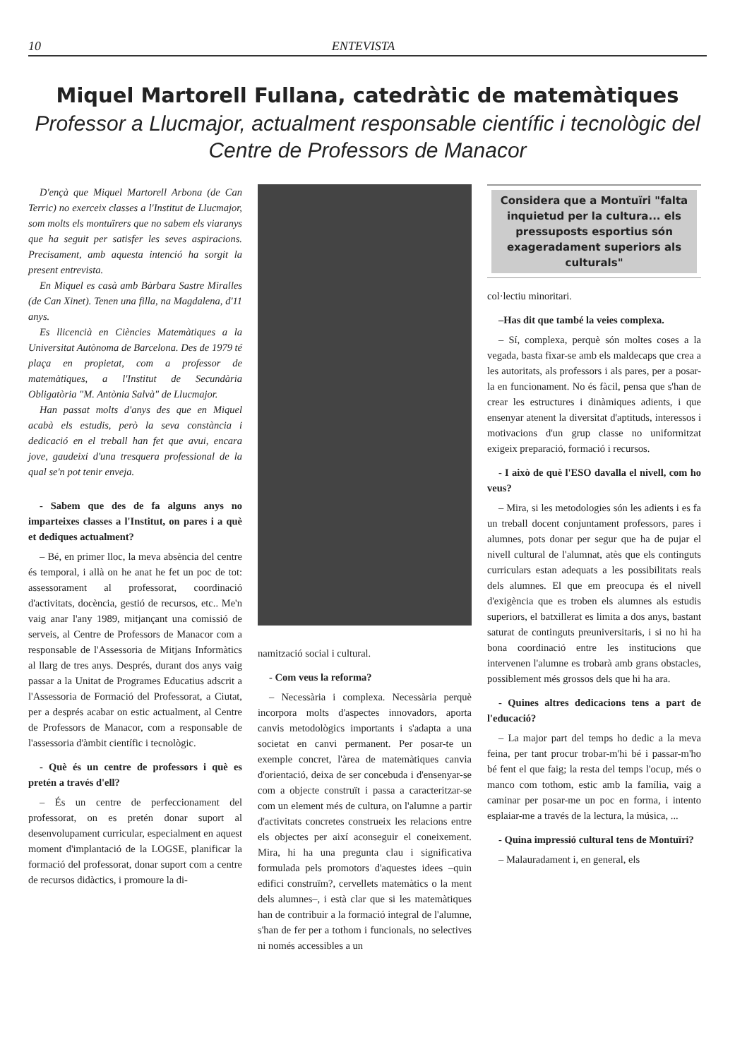10 ENTEVISTA
Miquel Martorell Fullana, catedràtic de matemàtiques
Professor a Llucmajor, actualment responsable científic i tecnològic del Centre de Professors de Manacor
D'ençà que Miquel Martorell Arbona (de Can Terric) no exerceix classes a l'Institut de Llucmajor, som molts els montuïrers que no sabem els viaranys que ha seguit per satisfer les seves aspiracions. Precisament, amb aquesta intenció ha sorgit la present entrevista.
En Miquel es casà amb Bàrbara Sastre Miralles (de Can Xinet). Tenen una filla, na Magdalena, d'11 anys.
Es llicencià en Ciències Matemàtiques a la Universitat Autònoma de Barcelona. Des de 1979 té plaça en propietat, com a professor de matemàtiques, a l'Institut de Secundària Obligatòria "M. Antònia Salvà" de Llucmajor.
Han passat molts d'anys des que en Miquel acabà els estudis, però la seva constància i dedicació en el treball han fet que avui, encara jove, gaudeixi d'una tresquera professional de la qual se'n pot tenir enveja.
- Sabem que des de fa alguns anys no imparteixes classes a l'Institut, on pares i a què et dediques actualment?
– Bé, en primer lloc, la meva absència del centre és temporal, i allà on he anat he fet un poc de tot: assessorament al professorat, coordinació d'activitats, docència, gestió de recursos, etc.. Me'n vaig anar l'any 1989, mitjançant una comissió de serveis, al Centre de Professors de Manacor com a responsable de l'Assessoria de Mitjans Informàtics al llarg de tres anys. Després, durant dos anys vaig passar a la Unitat de Programes Educatius adscrit a l'Assessoria de Formació del Professorat, a Ciutat, per a després acabar on estic actualment, al Centre de Professors de Manacor, com a responsable de l'assessoria d'àmbit científic i tecnològic.
- Què és un centre de professors i què es pretén a través d'ell?
– És un centre de perfeccionament del professorat, on es pretén donar suport al desenvolupament curricular, especialment en aquest moment d'implantació de la LOGSE, planificar la formació del professorat, donar suport com a centre de recursos didàctics, i promoure la di-
namització social i cultural.
- Com veus la reforma?
– Necessària i complexa. Necessària perquè incorpora molts d'aspectes innovadors, aporta canvis metodològics importants i s'adapta a una societat en canvi permanent. Per posar-te un exemple concret, l'àrea de matemàtiques canvia d'orientació, deixa de ser concebuda i d'ensenyar-se com a objecte construït i passa a caracteritzar-se com un element més de cultura, on l'alumne a partir d'activitats concretes construeix les relacions entre els objectes per així aconseguir el coneixement. Mira, hi ha una pregunta clau i significativa formulada pels promotors d'aquestes idees –quin edifici construïm?, cervellets matemàtics o la ment dels alumnes–, i està clar que si les matemàtiques han de contribuir a la formació integral de l'alumne, s'han de fer per a tothom i funcionals, no selectives ni només accessibles a un
Considera que a Montuïri "falta inquietud per la cultura... els pressuposts esportius són exageradament superiors als culturals"
col·lectiu minoritari.
–Has dit que també la veies complexa.
– Sí, complexa, perquè són moltes coses a la vegada, basta fixar-se amb els maldecaps que crea a les autoritats, als professors i als pares, per a posar-la en funcionament. No és fàcil, pensa que s'han de crear les estructures i dinàmiques adients, i que ensenyar atenent la diversitat d'aptituds, interessos i motivacions d'un grup classe no uniformitzat exigeix preparació, formació i recursos.
- I això de què l'ESO davalla el nivell, com ho veus?
– Mira, si les metodologies són les adients i es fa un treball docent conjuntament professors, pares i alumnes, pots donar per segur que ha de pujar el nivell cultural de l'alumnat, atès que els continguts curriculars estan adequats a les possibilitats reals dels alumnes. El que em preocupa és el nivell d'exigència que es troben els alumnes als estudis superiors, el batxillerat es limita a dos anys, bastant saturat de continguts preuniversitaris, i si no hi ha bona coordinació entre les institucions que intervenen l'alumne es trobarà amb grans obstacles, possiblement més grossos dels que hi ha ara.
- Quines altres dedicacions tens a part de l'educació?
– La major part del temps ho dedic a la meva feina, per tant procur trobar-m'hi bé i passar-m'ho bé fent el que faig; la resta del temps l'ocup, més o manco com tothom, estic amb la família, vaig a caminar per posar-me un poc en forma, i intento esplaiar-me a través de la lectura, la música, ...
- Quina impressió cultural tens de Montuïri?
– Malauradament i, en general, els